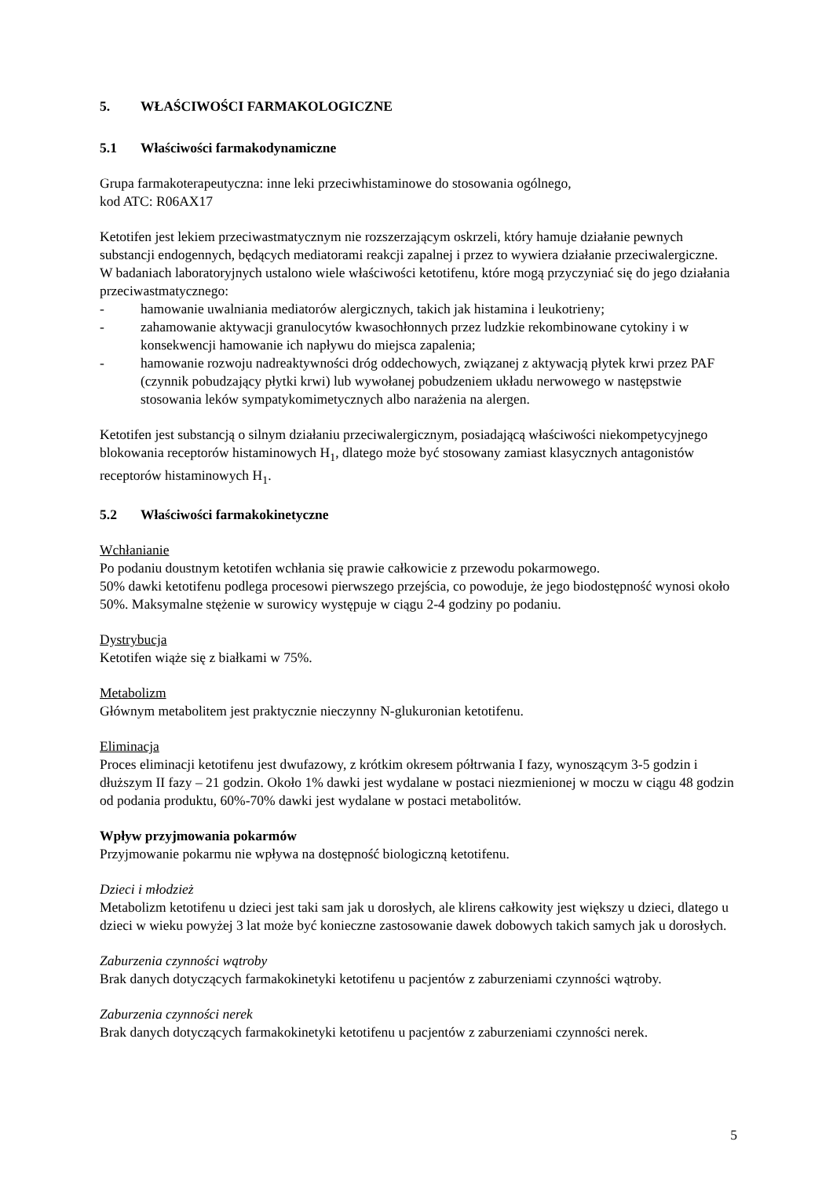5. WŁAŚCIWOŚCI FARMAKOLOGICZNE
5.1 Właściwości farmakodynamiczne
Grupa farmakoterapeutyczna: inne leki przeciwhistaminowe do stosowania ogólnego,
kod ATC: R06AX17
Ketotifen jest lekiem przeciwastmatycznym nie rozszerzającym oskrzeli, który hamuje działanie pewnych substancji endogennych, będących mediatorami reakcji zapalnej i przez to wywiera działanie przeciwalergiczne.
W badaniach laboratoryjnych ustalono wiele właściwości ketotifenu, które mogą przyczyniać się do jego działania przeciwastmatycznego:
- hamowanie uwalniania mediatorów alergicznych, takich jak histamina i leukotrieny;
- zahamowanie aktywacji granulocytów kwasochłonnych przez ludzkie rekombinowane cytokiny i w konsekwencji hamowanie ich napływu do miejsca zapalenia;
- hamowanie rozwoju nadreaktywności dróg oddechowych, związanej z aktywacją płytek krwi przez PAF (czynnik pobudzający płytki krwi) lub wywołanej pobudzeniem układu nerwowego w następstwie stosowania leków sympatykomimetycznych albo narażenia na alergen.
Ketotifen jest substancją o silnym działaniu przeciwalergicznym, posiadającą właściwości niekompetycyjnego blokowania receptorów histaminowych H<sub>1</sub>, dlatego może być stosowany zamiast klasycznych antagonistów receptorów histaminowych H<sub>1</sub>.
5.2 Właściwości farmakokinetyczne
Wchłanianie
Po podaniu doustnym ketotifen wchłania się prawie całkowicie z przewodu pokarmowego.
50% dawki ketotifenu podlega procesowi pierwszego przejścia, co powoduje, że jego biodostępność wynosi około 50%. Maksymalne stężenie w surowicy występuje w ciągu 2-4 godziny po podaniu.
Dystrybucja
Ketotifen wiąże się z białkami w 75%.
Metabolizm
Głównym metabolitem jest praktycznie nieczynny N-glukuronian ketotifenu.
Eliminacja
Proces eliminacji ketotifenu jest dwufazowy, z krótkim okresem półtrwania I fazy, wynoszącym 3-5 godzin i dłuższym II fazy – 21 godzin. Około 1% dawki jest wydalane w postaci niezmienionej w moczu w ciągu 48 godzin od podania produktu, 60%-70% dawki jest wydalane w postaci metabolitów.
Wpływ przyjmowania pokarmów
Przyjmowanie pokarmu nie wpływa na dostępność biologiczną ketotifenu.
Dzieci i młodzież
Metabolizm ketotifenu u dzieci jest taki sam jak u dorosłych, ale klirens całkowity jest większy u dzieci, dlatego u dzieci w wieku powyżej 3 lat może być konieczne zastosowanie dawek dobowych takich samych jak u dorosłych.
Zaburzenia czynności wątroby
Brak danych dotyczących farmakokinetyki ketotifenu u pacjentów z zaburzeniami czynności wątroby.
Zaburzenia czynności nerek
Brak danych dotyczących farmakokinetyki ketotifenu u pacjentów z zaburzeniami czynności nerek.
5